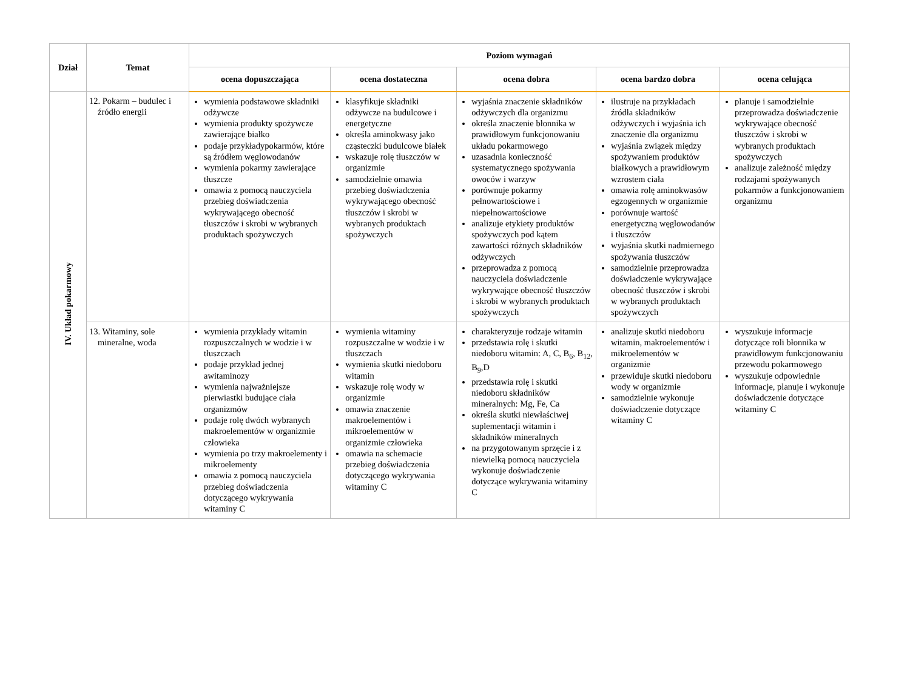| Dział | Temat | Poziom wymagań | | | | |
| --- | --- | --- | --- | --- | --- | --- |
| | | ocena dopuszczająca | ocena dostateczna | ocena dobra | ocena bardzo dobra | ocena celująca |
| IV. Układ pokarmowy | 12. Pokarm – budulec i źródło energii | wymienia podstawowe składniki odżywcze wymienia produkty spożywcze zawierające białko podaje przykładypokarmów, które są źródłem węglowodanów wymienia pokarmy zawierające tłuszcze omawia z pomocą nauczyciela przebieg doświadczenia wykrywającego obecność tłuszczów i skrobi w wybranych produktach spożywczych | klasyfikuje składniki odżywcze na budulcowe i energetyczne określa aminokwasy jako cząsteczki budulcowe białek wskazuje rolę tłuszczów w organizmie samodzielnie omawia przebieg doświadczenia wykrywającego obecność tłuszczów i skrobi w wybranych produktach spożywczych | wyjaśnia znaczenie składników odżywczych dla organizmu określa znaczenie błonnika w prawidłowym funkcjonowaniu układu pokarmowego uzasadnia konieczność systematycznego spożywania owoców i warzyw porównuje pokarmy pełnowartościowe i niepełnowartościowe analizuje etykiety produktów spożywczych pod kątem zawartości różnych składników odżywczych przeprowadza z pomocą nauczyciela doświadczenie wykrywające obecność tłuszczów i skrobi w wybranych produktach spożywczych | ilustruje na przykładach źródła składników odżywczych i wyjaśnia ich znaczenie dla organizmu wyjaśnia związek między spożywaniem produktów białkowych a prawidłowym wzrostem ciała omawia rolę aminokwasów egzogennych w organizmie porównuje wartość energetyczną węglowodanów i tłuszczów wyjaśnia skutki nadmiernego spożywania tłuszczów samodzielnie przeprowadza doświadczenie wykrywające obecność tłuszczów i skrobi w wybranych produktach spożywczych | planuje i samodzielnie przeprowadza doświadczenie wykrywające obecność tłuszczów i skrobi w wybranych produktach spożywczych analizuje zależność między rodzajami spożywanych pokarmów a funkcjonowaniem organizmu |
| | 13. Witaminy, sole mineralne, woda | wymienia przykłady witamin rozpuszczalnych w wodzie i w tłuszczach podaje przykład jednej awitaminozy wymienia najważniejsze pierwiastki budujące ciała organizmów podaje rolę dwóch wybranych makroelementów w organizmie człowieka wymienia po trzy makroelementy i mikroelementy omawia z pomocą nauczyciela przebieg doświadczenia dotyczącego wykrywania witaminy C | wymienia witaminy rozpuszczalne w wodzie i w tłuszczach wymienia skutki niedoboru witamin wskazuje rolę wody w organizmie omawia znaczenie makroelementów i mikroelementów w organizmie człowieka omawia na schemacie przebieg doświadczenia dotyczącego wykrywania witaminy C | charakteryzuje rodzaje witamin przedstawia rolę i skutki niedoboru witamin: A, C, B<sub>6</sub>, B<sub>12</sub>, B<sub>9</sub>,D przedstawia rolę i skutki niedoboru składników mineralnych: Mg, Fe, Ca określa skutki niewłaściwej suplementacji witamin i składników mineralnych na przygotowanym sprzęcie i z niewielką pomocą nauczyciela wykonuje doświadczenie dotyczące wykrywania witaminy C | analizuje skutki niedoboru witamin, makroelementów i mikroelementów w organizmie przewiduje skutki niedoboru wody w organizmie samodzielnie wykonuje doświadczenie dotyczące witaminy C | wyszukuje informacje dotyczące roli błonnika w prawidłowym funkcjonowaniu przewodu pokarmowego wyszukuje odpowiednie informacje, planuje i wykonuje doświadczenie dotyczące witaminy C |